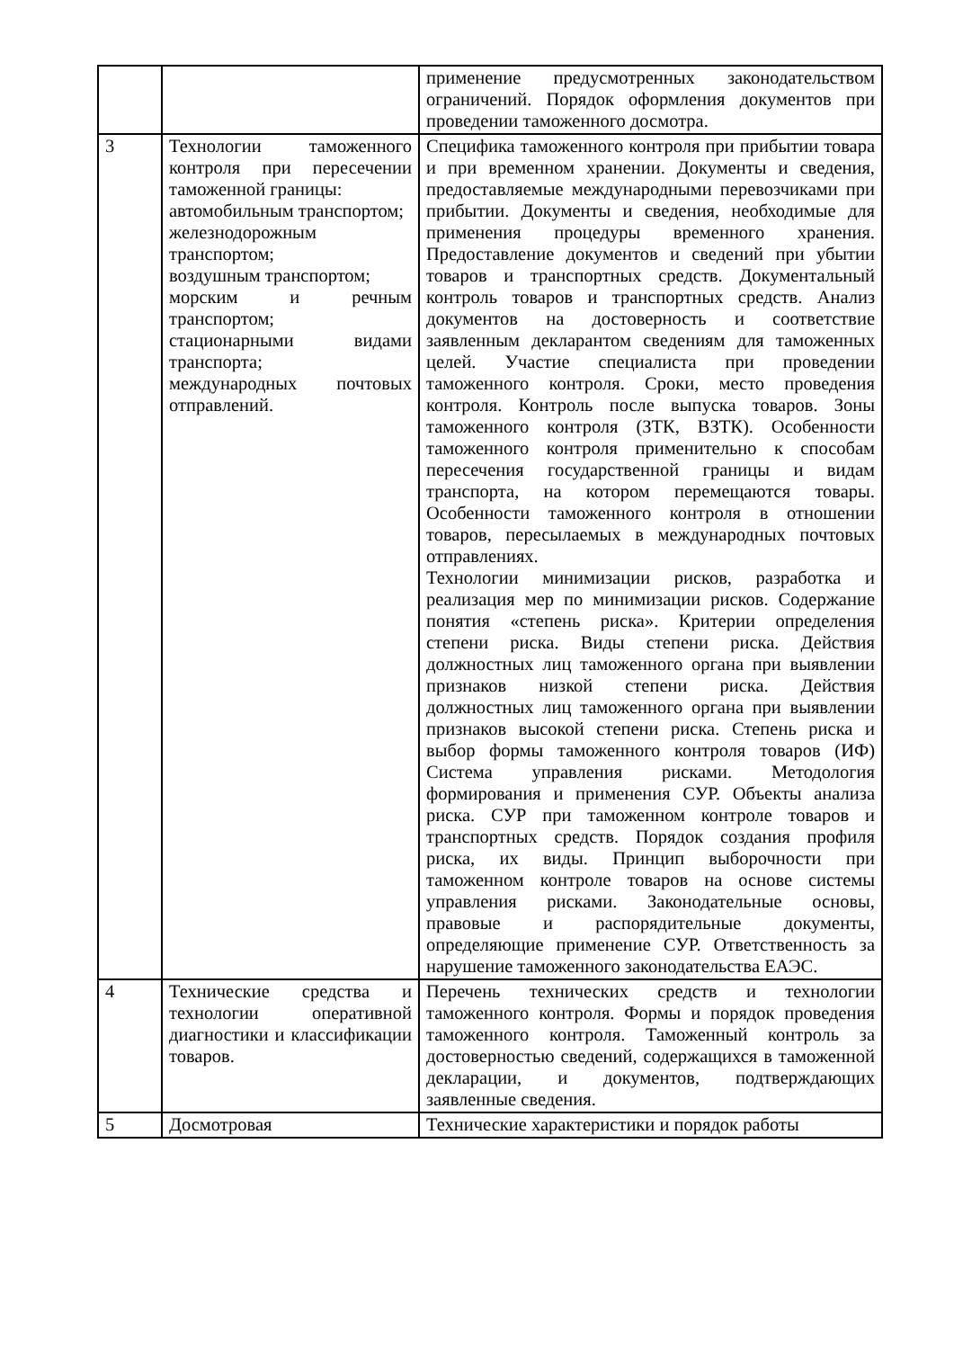| | | применение предусмотренных законодательством ограничений. Порядок оформления документов при проведении таможенного досмотра. |
| 3 | Технологии таможенного контроля при пересечении таможенной границы: автомобильным транспортом; железнодорожным транспортом; воздушным транспортом; морским и речным транспортом; стационарными видами транспорта; международных почтовых отправлений. | Специфика таможенного контроля при прибытии товара и при временном хранении. Документы и сведения, предоставляемые международными перевозчиками при прибытии. Документы и сведения, необходимые для применения процедуры временного хранения. Предоставление документов и сведений при убытии товаров и транспортных средств. Документальный контроль товаров и транспортных средств. Анализ документов на достоверность и соответствие заявленным декларантом сведениям для таможенных целей. Участие специалиста при проведении таможенного контроля. Сроки, место проведения контроля. Контроль после выпуска товаров. Зоны таможенного контроля (ЗТК, ВЗТК). Особенности таможенного контроля применительно к способам пересечения государственной границы и видам транспорта, на котором перемещаются товары. Особенности таможенного контроля в отношении товаров, пересылаемых в международных почтовых отправлениях. Технологии минимизации рисков, разработка и реализация мер по минимизации рисков. Содержание понятия «степень риска». Критерии определения степени риска. Виды степени риска. Действия должностных лиц таможенного органа при выявлении признаков низкой степени риска. Действия должностных лиц таможенного органа при выявлении признаков высокой степени риска. Степень риска и выбор формы таможенного контроля товаров (ИФ) Система управления рисками. Методология формирования и применения СУР. Объекты анализа риска. СУР при таможенном контроле товаров и транспортных средств. Порядок создания профиля риска, их виды. Принцип выборочности при таможенном контроле товаров на основе системы управления рисками. Законодательные основы, правовые и распорядительные документы, определяющие применение СУР. Ответственность за нарушение таможенного законодательства ЕАЭС. |
| 4 | Технические средства и технологии оперативной диагностики и классификации товаров. | Перечень технических средств и технологии таможенного контроля. Формы и порядок проведения таможенного контроля. Таможенный контроль за достоверностью сведений, содержащихся в таможенной декларации, и документов, подтверждающих заявленные сведения. |
| 5 | Досмотровая | Технические характеристики и порядок работы |